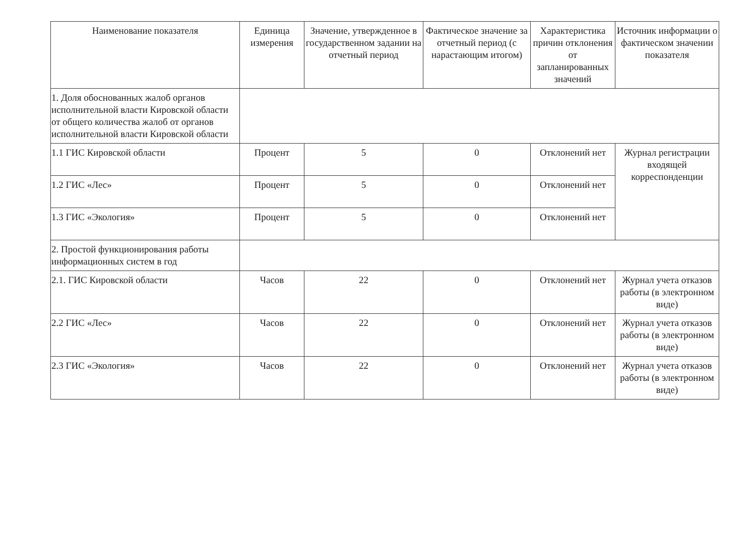| Наименование показателя | Единица измерения | Значение, утвержденное в государственном задании на отчетный период | Фактическое значение за отчетный период (с нарастающим итогом) | Характеристика причин отклонения от запланированных значений | Источник информации о фактическом значении показателя |
| --- | --- | --- | --- | --- | --- |
| 1. Доля обоснованных жалоб органов исполнительной власти Кировской области от общего количества жалоб от органов исполнительной власти Кировской области | | | | | |
| 1.1 ГИС Кировской области | Процент | 5 | 0 | Отклонений нет | Журнал регистрации входящей корреспонденции |
| 1.2 ГИС «Лес» | Процент | 5 | 0 | Отклонений нет | |
| 1.3 ГИС «Экология» | Процент | 5 | 0 | Отклонений нет | |
| 2. Простой функционирования работы информационных систем в год | | | | | |
| 2.1. ГИС Кировской области | Часов | 22 | 0 | Отклонений нет | Журнал учета отказов работы (в электронном виде) |
| 2.2 ГИС «Лес» | Часов | 22 | 0 | Отклонений нет | Журнал учета отказов работы (в электронном виде) |
| 2.3 ГИС «Экология» | Часов | 22 | 0 | Отклонений нет | Журнал учета отказов работы (в электронном виде) |